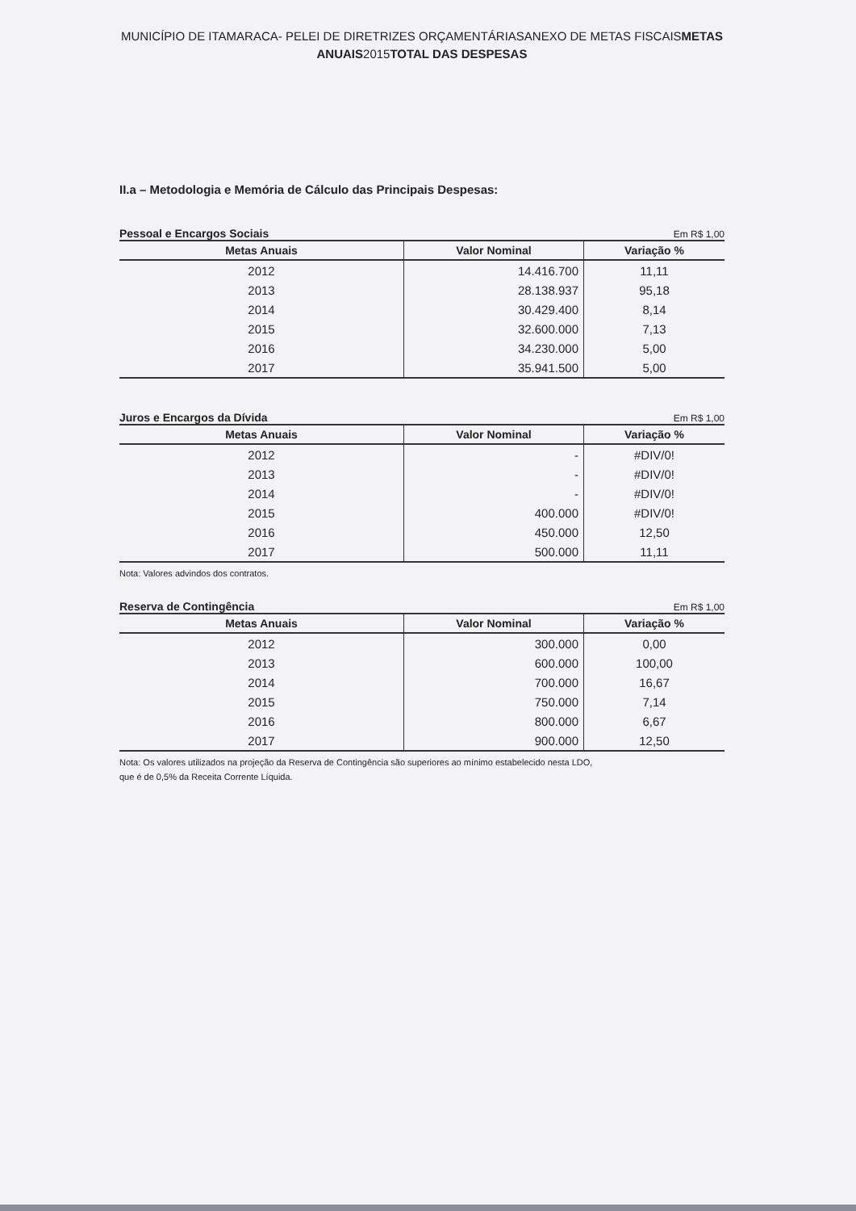MUNICÍPIO DE ITAMARACA- PELEI DE DIRETRIZES ORÇAMENTÁRIASANEXO DE METAS FISCAISMETAS ANUAIS2015TOTAL DAS DESPESAS
II.a – Metodologia e Memória de Cálculo das Principais Despesas:
Pessoal e Encargos Sociais Em R$ 1,00
| Metas Anuais | Valor Nominal | Variação % |
| --- | --- | --- |
| 2012 | 14.416.700 | 11,11 |
| 2013 | 28.138.937 | 95,18 |
| 2014 | 30.429.400 | 8,14 |
| 2015 | 32.600.000 | 7,13 |
| 2016 | 34.230.000 | 5,00 |
| 2017 | 35.941.500 | 5,00 |
Juros e Encargos da Dívida Em R$ 1,00
| Metas Anuais | Valor Nominal | Variação % |
| --- | --- | --- |
| 2012 | - | #DIV/0! |
| 2013 | - | #DIV/0! |
| 2014 | - | #DIV/0! |
| 2015 | 400.000 | #DIV/0! |
| 2016 | 450.000 | 12,50 |
| 2017 | 500.000 | 11,11 |
Nota: Valores advindos dos contratos.
Reserva de Contingência Em R$ 1,00
| Metas Anuais | Valor Nominal | Variação % |
| --- | --- | --- |
| 2012 | 300.000 | 0,00 |
| 2013 | 600.000 | 100,00 |
| 2014 | 700.000 | 16,67 |
| 2015 | 750.000 | 7,14 |
| 2016 | 800.000 | 6,67 |
| 2017 | 900.000 | 12,50 |
Nota: Os valores utilizados na projeção da Reserva de Contingência são superiores ao mínimo estabelecido nesta LDO,
que é de 0,5% da Receita Corrente Líquida.